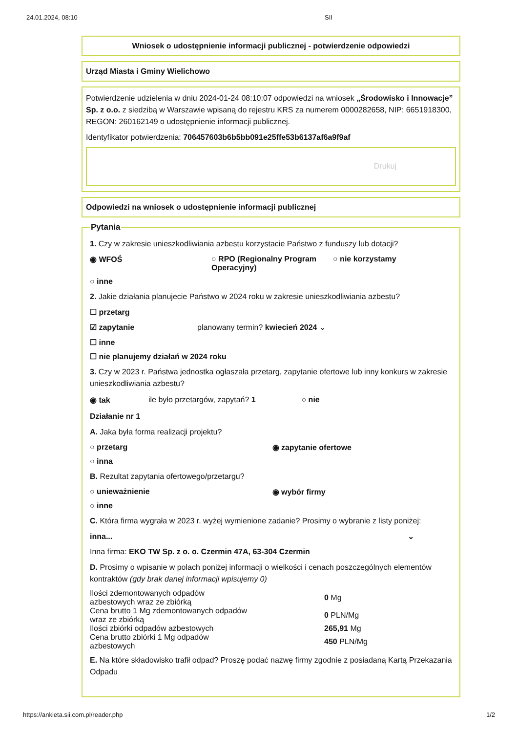24.01.2024, 08:10 SII
Wniosek o udostępnienie informacji publicznej - potwierdzenie odpowiedzi
Urząd Miasta i Gminy Wielichowo
Potwierdzenie udzielenia w dniu 2024-01-24 08:10:07 odpowiedzi na wniosek „Środowisko i Innowacje” Sp. z o.o. z siedzibą w Warszawie wpisaną do rejestru KRS za numerem 0000282658, NIP: 6651918300, REGON: 260162149 o udostępnienie informacji publicznej.
Identyfikator potwierdzenia: 706457603b6b5bb091e25ffe53b6137af6a9f9af
Drukuj
Odpowiedzi na wniosek o udostępnienie informacji publicznej
Pytania
1. Czy w zakresie unieszkodliwiania azbestu korzystacie Państwo z funduszy lub dotacji?
◉ WFOŚ ○ RPO (Regionalny Program Operacyjny)
○ nie korzystamy
○ inne
2. Jakie działania planujecie Państwo w 2024 roku w zakresie unieszkodliwiania azbestu?
☐ przetarg
☑ zapytanie planowany termin? kwiecień 2024 ⌄
☐ inne
☐ nie planujemy działań w 2024 roku
3. Czy w 2023 r. Państwa jednostka ogłaszała przetarg, zapytanie ofertowe lub inny konkurs w zakresie unieszkodliwiania azbestu?
◉ tak ile było przetargów, zapytań? 1
○ nie
Działanie nr 1
A. Jaka była forma realizacji projektu?
○ przetarg ◉ zapytanie ofertowe
○ inna
B. Rezultat zapytania ofertowego/przetargu?
○ unieważnienie ◉ wybór firmy
○ inne
C. Która firma wygrała w 2023 r. wyżej wymienione zadanie? Prosimy o wybranie z listy poniżej:
inna... ⌄
Inna firma: EKO TW Sp. z o. o. Czermin 47A, 63-304 Czermin
D. Prosimy o wpisanie w polach poniżej informacji o wielkości i cenach poszczególnych elementów kontraktów (gdy brak danej informacji wpisujemy 0)
Ilości zdemontowanych odpadów
azbestowych wraz ze zbiórką
0 Mg
Cena brutto 1 Mg zdemontowanych odpadów
wraz ze zbiórką
0 PLN/Mg
Ilości zbiórki odpadów azbestowych 265,91 Mg
Cena brutto zbiórki 1 Mg odpadów
azbestowych
450 PLN/Mg
E. Na które składowisko trafił odpad? Proszę podać nazwę firmy zgodnie z posiadaną Kartą Przekazania Odpadu
https://ankieta.sii.com.pl/reader.php 1/2